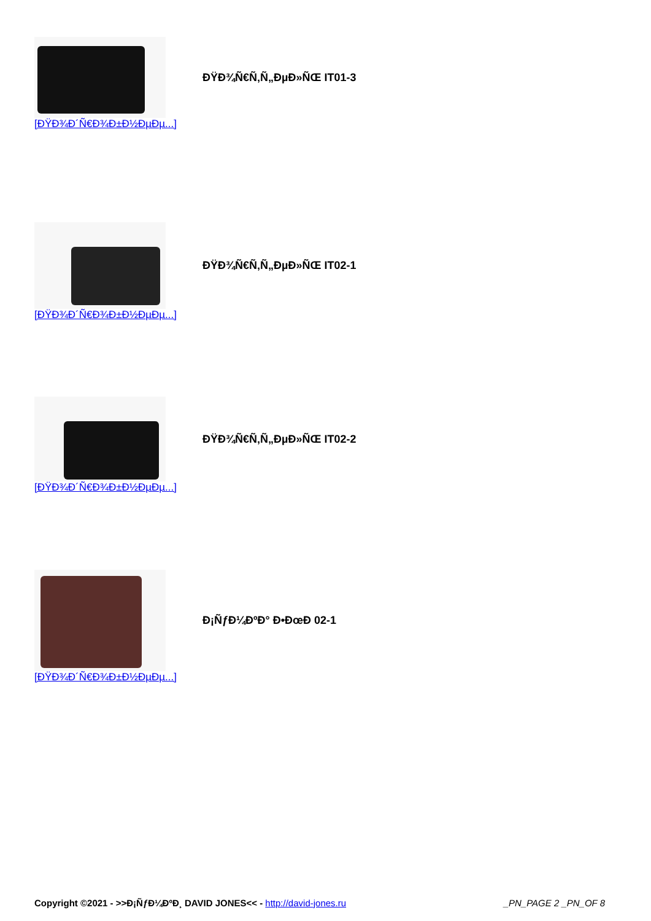ĐŸĐ¾Ñ€Ñ‚Ñ„ĐµĐ»ÑŒ IT01-3
[ĐŸĐ¾Đ´Ñ€Đ¾Đ±Đ½ĐµĐµ...]
ĐŸĐ¾Ñ€Ñ‚Ñ„ĐµĐ»ÑŒ IT02-1
[ĐŸĐ¾Đ´Ñ€Đ¾Đ±Đ½ĐµĐµ...]
ĐŸĐ¾Ñ€Ñ‚Ñ„ĐµĐ»ÑŒ IT02-2
[ĐŸĐ¾Đ´Ñ€Đ¾Đ±Đ½ĐµĐµ...]
Đ¡ÑƒĐ¼ĐºĐ° Đ•ĐœĐ 02-1
[ĐŸĐ¾Đ´Ñ€Đ¾Đ±Đ½ĐµĐµ...]
Copyright ©2021 - >>Đ¡ÑƒĐ¼ĐºĐ¸ DAVID JONES<< - http://david-jones.ru _PN_PAGE 2 _PN_OF 8